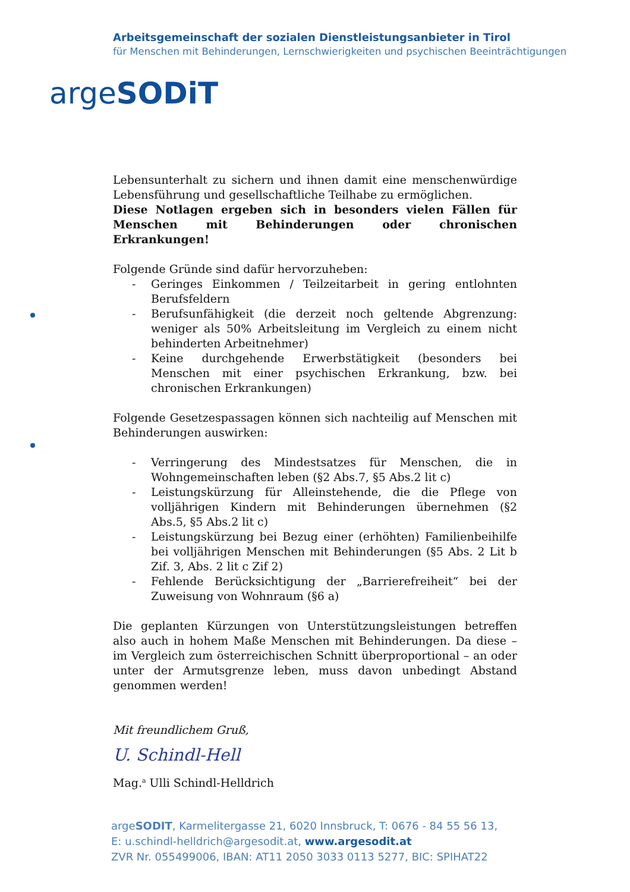Arbeitsgemeinschaft der sozialen Dienstleistungsanbieter in Tirol
für Menschen mit Behinderungen, Lernschwierigkeiten und psychischen Beeinträchtigungen
argeSODiT
Lebensunterhalt zu sichern und ihnen damit eine menschenwürdige Lebensführung und gesellschaftliche Teilhabe zu ermöglichen.
Diese Notlagen ergeben sich in besonders vielen Fällen für Menschen mit Behinderungen oder chronischen Erkrankungen!
Folgende Gründe sind dafür hervorzuheben:
- Geringes Einkommen / Teilzeitarbeit in gering entlohnten Berufsfeldern
- Berufsunfähigkeit (die derzeit noch geltende Abgrenzung: weniger als 50% Arbeitsleitung im Vergleich zu einem nicht behinderten Arbeitnehmer)
- Keine durchgehende Erwerbstätigkeit (besonders bei Menschen mit einer psychischen Erkrankung, bzw. bei chronischen Erkrankungen)
Folgende Gesetzespassagen können sich nachteilig auf Menschen mit Behinderungen auswirken:
- Verringerung des Mindestsatzes für Menschen, die in Wohngemeinschaften leben (§2 Abs.7, §5 Abs.2 lit c)
- Leistungskürzung für Alleinstehende, die die Pflege von volljährigen Kindern mit Behinderungen übernehmen (§2 Abs.5, §5 Abs.2 lit c)
- Leistungskürzung bei Bezug einer (erhöhten) Familienbeihilfe bei volljährigen Menschen mit Behinderungen (§5 Abs. 2 Lit b Zif. 3, Abs. 2 lit c Zif 2)
- Fehlende Berücksichtigung der „Barrierefreiheit“ bei der Zuweisung von Wohnraum (§6 a)
Die geplanten Kürzungen von Unterstützungsleistungen betreffen also auch in hohem Maße Menschen mit Behinderungen. Da diese – im Vergleich zum österreichischen Schnitt überproportional – an oder unter der Armutsgrenze leben, muss davon unbedingt Abstand genommen werden!
Mit freundlichem Gruß,
U. Schindl-Hell
Mag.<sup>a</sup> Ulli Schindl-Helldrich
argeSODIT, Karmelitergasse 21, 6020 Innsbruck, T: 0676 - 84 55 56 13,
E: u.schindl-helldrich@argesodit.at, www.argesodit.at
ZVR Nr. 055499006, IBAN: AT11 2050 3033 0113 5277, BIC: SPIHAT22